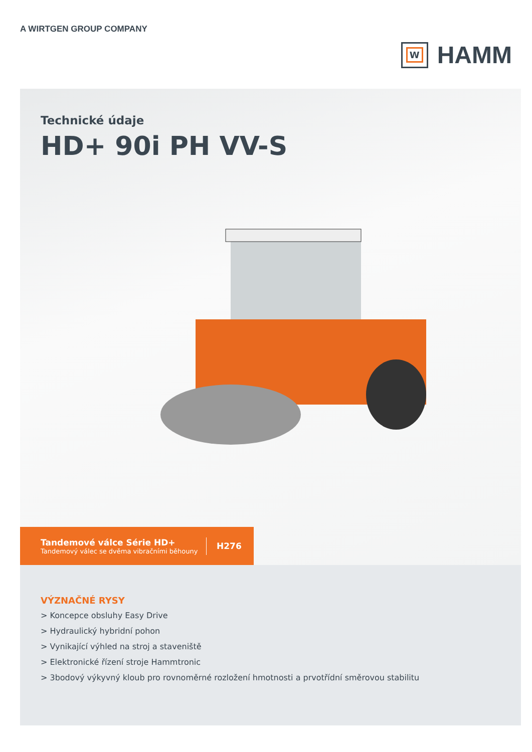A WIRTGEN GROUP COMPANY
W
HAMM
Technické údaje
HD+ 90i PH VV-S
Tandemové válce Série HD+
Tandemový válec se dvěma vibračními běhouny
H276
VÝZNAČNÉ RYSY
> Koncepce obsluhy Easy Drive
> Hydraulický hybridní pohon
> Vynikající výhled na stroj a staveniště
> Elektronické řízení stroje Hammtronic
> 3bodový výkyvný kloub pro rovnoměrné rozložení hmotnosti a prvotřídní směrovou stabilitu